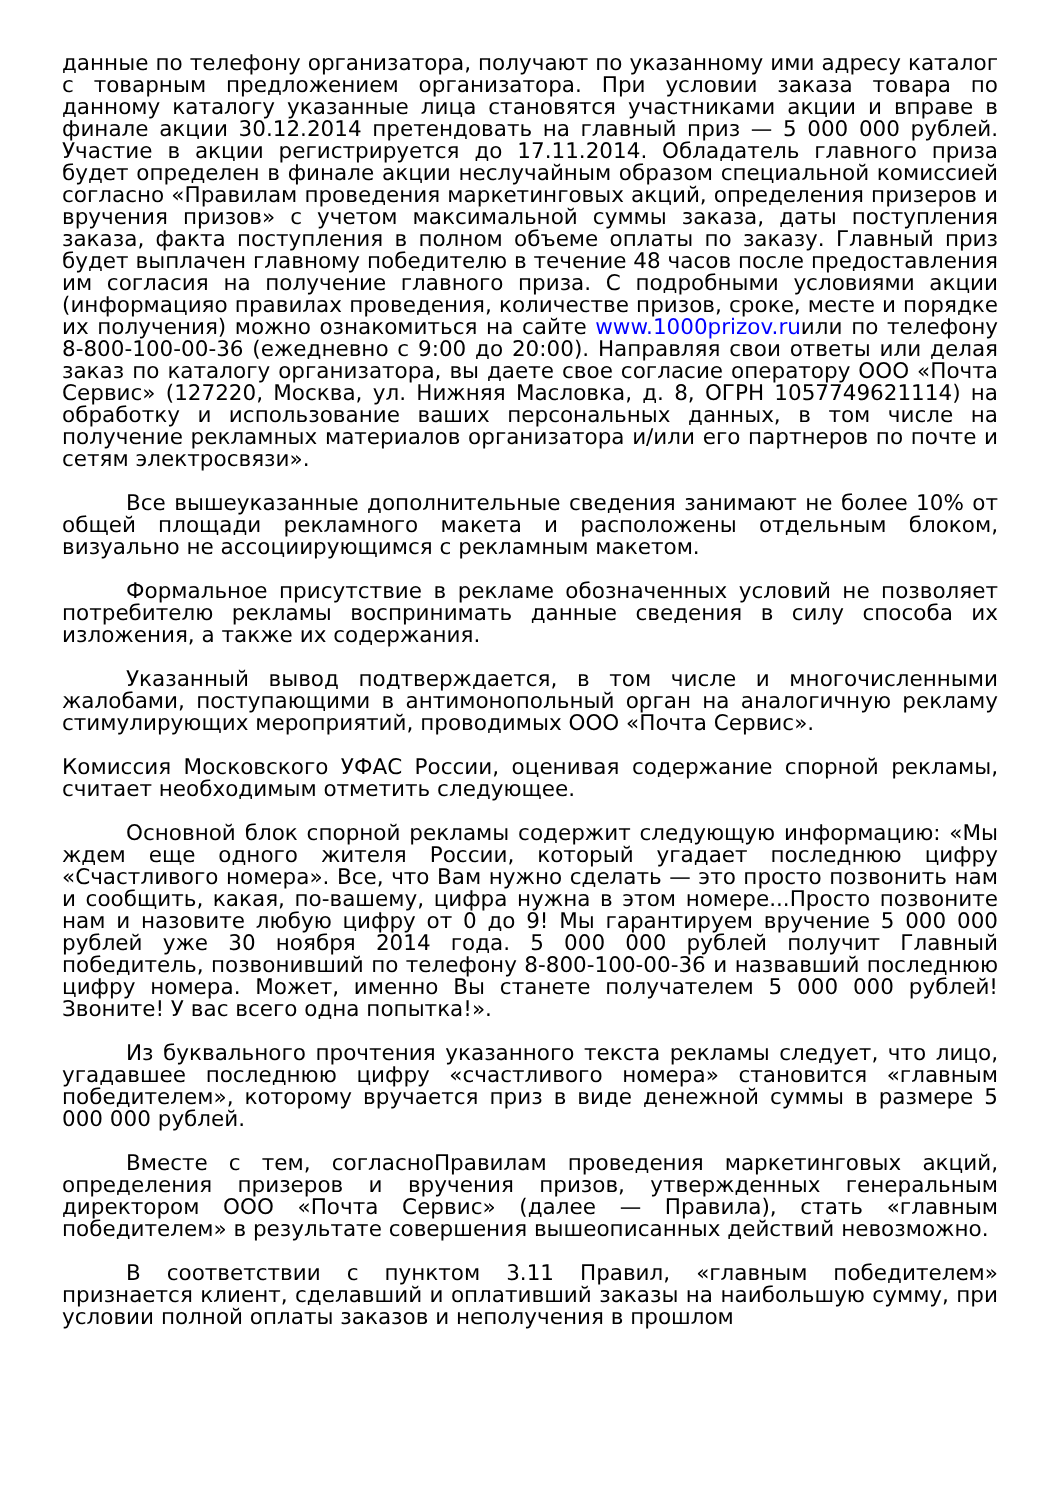данные по телефону организатора, получают по указанному ими адресу каталог с товарным предложением организатора. При условии заказа товара по данному каталогу указанные лица становятся участниками акции и вправе в финале акции 30.12.2014 претендовать на главный приз — 5 000 000 рублей. Участие в акции регистрируется до 17.11.2014. Обладатель главного приза будет определен в финале акции неслучайным образом специальной комиссией согласно «Правилам проведения маркетинговых акций, определения призеров и вручения призов» с учетом максимальной суммы заказа, даты поступления заказа, факта поступления в полном объеме оплаты по заказу. Главный приз будет выплачен главному победителю в течение 48 часов после предоставления им согласия на получение главного приза. С подробными условиями акции (информацияо правилах проведения, количестве призов, сроке, месте и порядке их получения) можно ознакомиться на сайте www.1000prizov.ruили по телефону 8-800-100-00-36 (ежедневно с 9:00 до 20:00). Направляя свои ответы или делая заказ по каталогу организатора, вы даете свое согласие оператору ООО «Почта Сервис» (127220, Москва, ул. Нижняя Масловка, д. 8, ОГРН 1057749621114) на обработку и использование ваших персональных данных, в том числе на получение рекламных материалов организатора и/или его партнеров по почте и сетям электросвязи».
Все вышеуказанные дополнительные сведения занимают не более 10% от общей площади рекламного макета и расположены отдельным блоком, визуально не ассоциирующимся с рекламным макетом.
Формальное присутствие в рекламе обозначенных условий не позволяет потребителю рекламы воспринимать данные сведения в силу способа их изложения, а также их содержания.
Указанный вывод подтверждается, в том числе и многочисленными жалобами, поступающими в антимонопольный орган на аналогичную рекламу стимулирующих мероприятий, проводимых ООО «Почта Сервис».
Комиссия Московского УФАС России, оценивая содержание спорной рекламы, считает необходимым отметить следующее.
Основной блок спорной рекламы содержит следующую информацию: «Мы ждем еще одного жителя России, который угадает последнюю цифру «Счастливого номера». Все, что Вам нужно сделать — это просто позвонить нам и сообщить, какая, по-вашему, цифра нужна в этом номере...Просто позвоните нам и назовите любую цифру от 0 до 9! Мы гарантируем вручение 5 000 000 рублей уже 30 ноября 2014 года. 5 000 000 рублей получит Главный победитель, позвонивший по телефону 8-800-100-00-36 и назвавший последнюю цифру номера. Может, именно Вы станете получателем 5 000 000 рублей! Звоните! У вас всего одна попытка!».
Из буквального прочтения указанного текста рекламы следует, что лицо, угадавшее последнюю цифру «счастливого номера» становится «главным победителем», которому вручается приз в виде денежной суммы в размере 5 000 000 рублей.
Вместе с тем, согласноПравилам проведения маркетинговых акций, определения призеров и вручения призов, утвержденных генеральным директором ООО «Почта Сервис» (далее — Правила), стать «главным победителем» в результате совершения вышеописанных действий невозможно.
В соответствии с пунктом 3.11 Правил, «главным победителем» признается клиент, сделавший и оплативший заказы на наибольшую сумму, при условии полной оплаты заказов и неполучения в прошлом